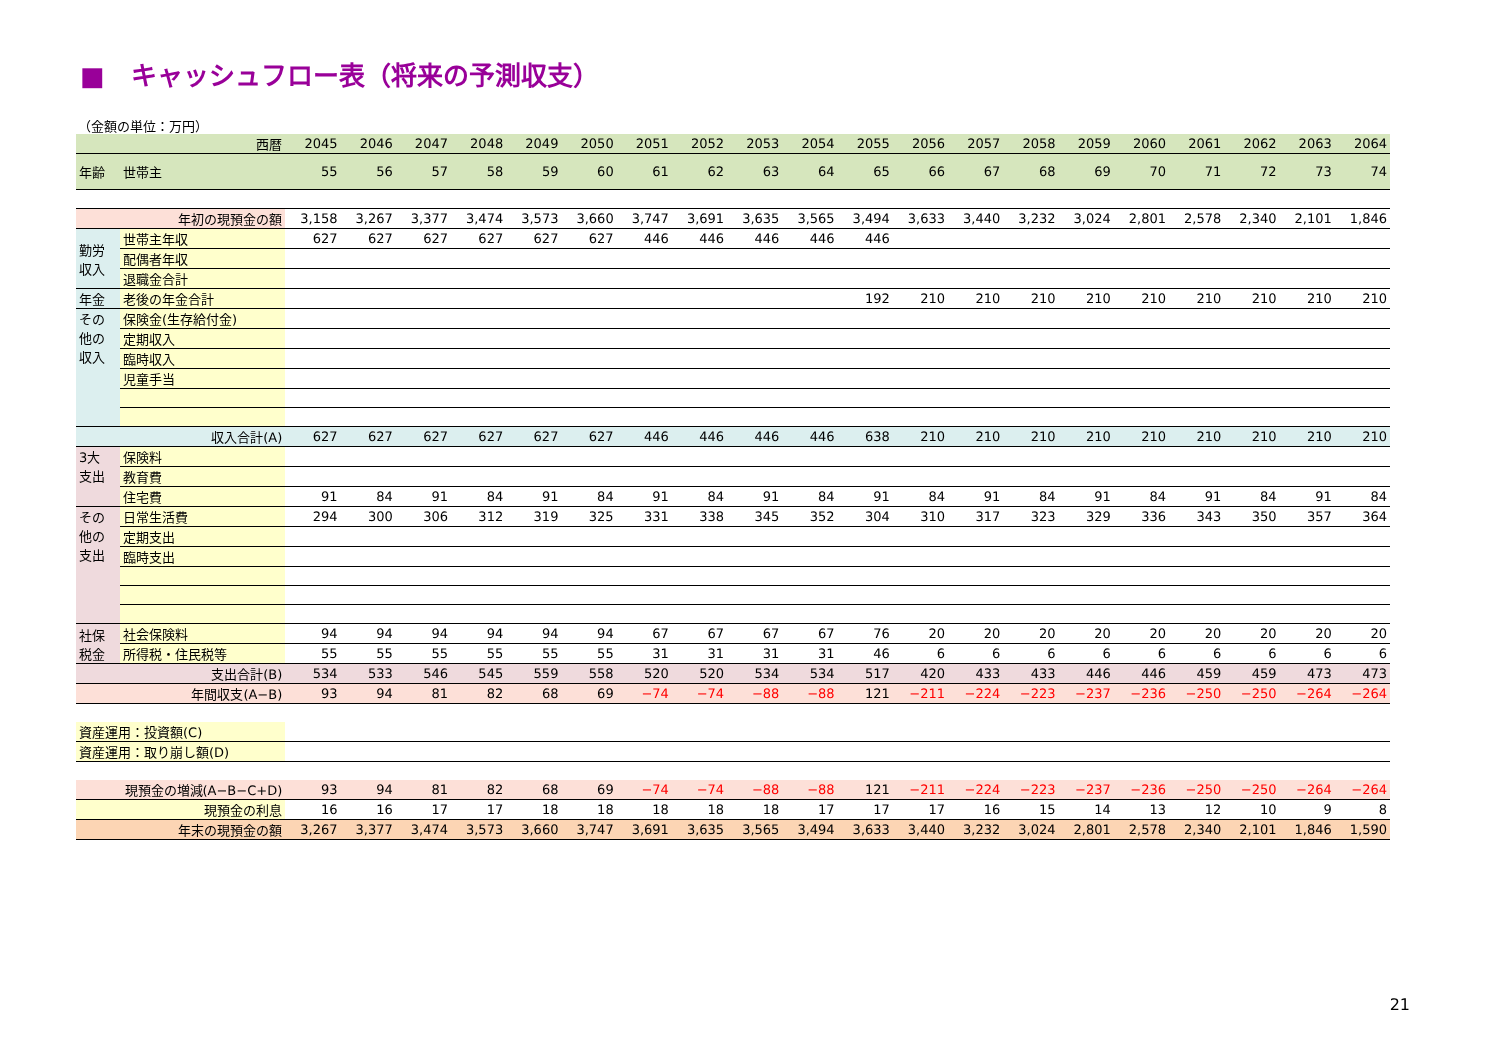■　キャッシュフロー表（将来の予測収支）
（金額の単位：万円）
| 西暦 | | 2045 | 2046 | 2047 | 2048 | 2049 | 2050 | 2051 | 2052 | 2053 | 2054 | 2055 | 2056 | 2057 | 2058 | 2059 | 2060 | 2061 | 2062 | 2063 | 2064 |
| --- | --- | --- | --- | --- | --- | --- | --- | --- | --- | --- | --- | --- | --- | --- | --- | --- | --- | --- | --- | --- | --- |
| 年齢 | 世帯主 | 55 | 56 | 57 | 58 | 59 | 60 | 61 | 62 | 63 | 64 | 65 | 66 | 67 | 68 | 69 | 70 | 71 | 72 | 73 | 74 |
| 年初の現預金の額 | | 3,158 | 3,267 | 3,377 | 3,474 | 3,573 | 3,660 | 3,747 | 3,691 | 3,635 | 3,565 | 3,494 | 3,633 | 3,440 | 3,232 | 3,024 | 2,801 | 2,578 | 2,340 | 2,101 | 1,846 |
| 勤労 収入 | 世帯主年収 | 627 | 627 | 627 | 627 | 627 | 627 | 446 | 446 | 446 | 446 | 446 | | | | | | | | | |
| | 配偶者年収 | | | | | | | | | | | | | | | | | | | | |
| | 退職金合計 | | | | | | | | | | | | | | | | | | | | |
| 年金 | 老後の年金合計 | | | | | | | | | | | 192 | 210 | 210 | 210 | 210 | 210 | 210 | 210 | 210 | 210 |
| その 他の 収入 | 保険金(生存給付金) | | | | | | | | | | | | | | | | | | | | |
| | 定期収入 | | | | | | | | | | | | | | | | | | | | |
| | 臨時収入 | | | | | | | | | | | | | | | | | | | | |
| | 児童手当 | | | | | | | | | | | | | | | | | | | | |
| 収入合計(A) | | 627 | 627 | 627 | 627 | 627 | 627 | 446 | 446 | 446 | 446 | 638 | 210 | 210 | 210 | 210 | 210 | 210 | 210 | 210 | 210 |
| 3大 支出 | 保険料 | | | | | | | | | | | | | | | | | | | | |
| | 教育費 | | | | | | | | | | | | | | | | | | | | |
| | 住宅費 | 91 | 84 | 91 | 84 | 91 | 84 | 91 | 84 | 91 | 84 | 91 | 84 | 91 | 84 | 91 | 84 | 91 | 84 | 91 | 84 |
| その 他の 支出 | 日常生活費 | 294 | 300 | 306 | 312 | 319 | 325 | 331 | 338 | 345 | 352 | 304 | 310 | 317 | 323 | 329 | 336 | 343 | 350 | 357 | 364 |
| | 定期支出 | | | | | | | | | | | | | | | | | | | | |
| | 臨時支出 | | | | | | | | | | | | | | | | | | | | |
| 社保 税金 | 社会保険料 | 94 | 94 | 94 | 94 | 94 | 94 | 67 | 67 | 67 | 67 | 76 | 20 | 20 | 20 | 20 | 20 | 20 | 20 | 20 | 20 |
| | 所得税・住民税等 | 55 | 55 | 55 | 55 | 55 | 55 | 31 | 31 | 31 | 31 | 46 | 6 | 6 | 6 | 6 | 6 | 6 | 6 | 6 | 6 |
| 支出合計(B) | | 534 | 533 | 546 | 545 | 559 | 558 | 520 | 520 | 534 | 534 | 517 | 420 | 433 | 433 | 446 | 446 | 459 | 459 | 473 | 473 |
| 年間収支(A−B) | | 93 | 94 | 81 | 82 | 68 | 69 | −74 | −74 | −88 | −88 | 121 | −211 | −224 | −223 | −237 | −236 | −250 | −250 | −264 | −264 |
| 資産運用：投資額(C) | | | | | | | | | | | | | | | | | | | | | |
| 資産運用：取り崩し額(D) | | | | | | | | | | | | | | | | | | | | | |
| 現預金の増減(A−B−C+D) | | 93 | 94 | 81 | 82 | 68 | 69 | −74 | −74 | −88 | −88 | 121 | −211 | −224 | −223 | −237 | −236 | −250 | −250 | −264 | −264 |
| 現預金の利息 | | 16 | 16 | 17 | 17 | 18 | 18 | 18 | 18 | 18 | 17 | 17 | 17 | 16 | 15 | 14 | 13 | 12 | 10 | 9 | 8 |
| 年末の現預金の額 | | 3,267 | 3,377 | 3,474 | 3,573 | 3,660 | 3,747 | 3,691 | 3,635 | 3,565 | 3,494 | 3,633 | 3,440 | 3,232 | 3,024 | 2,801 | 2,578 | 2,340 | 2,101 | 1,846 | 1,590 |
21